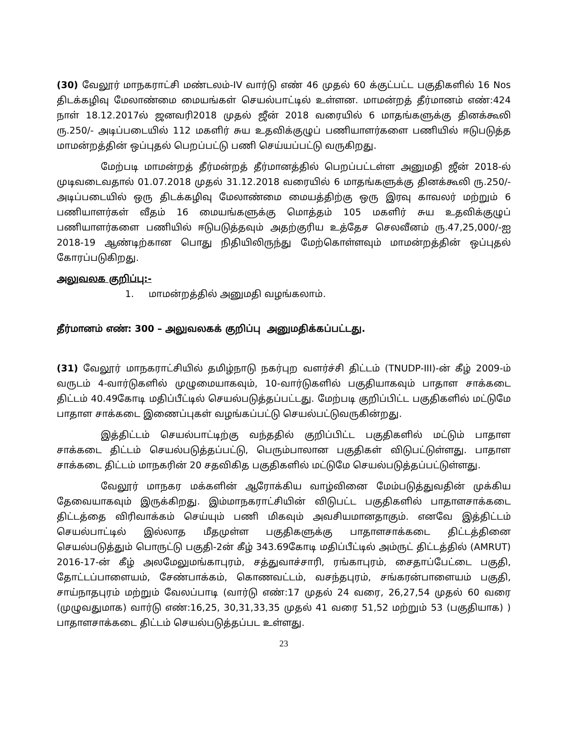(30) வேலூர் மாநகராட்சி மண்டலம்-IV வார்டு எண் 46 முதல் 60 க்குட்பட்ட பகுதிகளில் 16 Nos திடக்கழிவு மேலாண்மை மையங்கள் செயல்பாட்டில் உள்ளன. மாமன்றத் தீர்மானம் எண்:424 நாள் 18.12.2017ல் ஜனவரி2018 முதல் ஜீன் 2018 வரையில் 6 மாதங்களுக்கு தினக்கூலி ரு.250/- அடிப்படையில் 112 மகளிர் சுய உதவிக்குழுப் பணியாளர்களை பணியில் ஈடுபடுத்த மாமன்றத்தின் ஒப்புதல் பெறப்பட்டு பணி செய்யப்பட்டு வருகிறது.
மேற்படி மாமன்றத் தீர்மன்றத் தீர்மானத்தில் பெறப்பட்டள்ள அனுமதி ஜீன் 2018-ல் முடிவடைவதால் 01.07.2018 முதல் 31.12.2018 வரையில் 6 மாதங்களுக்கு தினக்கூலி ரு.250/- அடிப்படையில் ஒரு திடக்கழிவு மேலாண்மை மையத்திற்கு ஒரு இரவு காவலர் மற்றும் 6 பணியாளர்கள் வீதம் 16 மையங்களுக்கு மொத்தம் 105 மகளிர் சுய உதவிக்குழுப் பணியாளர்களை பணியில் ஈடுபடுத்தவும் அதற்குரிய உத்தேச செலவீனம் ரு.47,25,000/-ஐ 2018-19 ஆண்டிற்கான பொது நிதியிலிருந்து மேற்கொள்ளவும் மாமன்றத்தின் ஒப்புதல் கோரப்படுகிறது.
அலுவலக குறிப்பு:-
1. மாமன்றத்தில் அனுமதி வழங்கலாம்.
தீர்மானம் எண்: 300 – அலுவலகக் குறிப்பு அனுமதிக்கப்பட்டது.
(31) வேலூர் மாநகராட்சியில் தமிழ்நாடு நகர்புற வளர்ச்சி திட்டம் (TNUDP-III)-ன் கீழ் 2009-ம் வருடம் 4-வார்டுகளில் முழுமையாகவும், 10-வார்டுகளில் பகுதியாகவும் பாதாள சாக்கடை திட்டம் 40.49கோடி மதிப்பீட்டில் செயல்படுத்தப்பட்டது. மேற்படி குறிப்பிட்ட பகுதிகளில் மட்டுமே பாதாள சாக்கடை இணைப்புகள் வழங்கப்பட்டு செயல்பட்டுவருகின்றது.
இத்திட்டம் செயல்பாட்டிற்கு வந்ததில் குறிப்பிட்ட பகுதிகளில் மட்டும் பாதாள சாக்கடை திட்டம் செயல்படுத்தப்பட்டு, பெரும்பாலான பகுதிகள் விடுபட்டுள்ளது. பாதாள சாக்கடை திட்டம் மாநகரின் 20 சதவிகித பகுதிகளில் மட்டுமே செயல்படுத்தப்பட்டுள்ளது.
வேலூர் மாநகர மக்களின் ஆரோக்கிய வாழ்வினை மேம்படுத்துவதின் முக்கிய தேவையாகவும் இருக்கிறது. இம்மாநகராட்சியின் விடுபட்ட பகுதிகளில் பாதாளசாக்கடை திட்டத்தை விரிவாக்கம் செய்யும் பணி மிகவும் அவசியமானதாகும். எனவே இத்திட்டம் செயல்பாட்டில் இல்லாத மீதமுள்ள பகுதிகளுக்கு பாதாளசாக்கடை திட்டத்தினை செயல்படுத்தும் பொருட்டு பகுதி-2ன் கீழ் 343.69கோடி மதிப்பீட்டில் அம்ருட் திட்டத்தில் (AMRUT) 2016-17-ன் கீழ் அலமேலுமங்காபுரம், சத்துவாச்சாரி, ரங்காபுரம், சைதாப்பேட்டை பகுதி, தோட்டப்பாளையம், சேண்பாக்கம், கொணவட்டம், வசந்தபுரம், சங்கரன்பாளையம் பகுதி, சாய்நாதபுரம் மற்றும் வேலப்பாடி (வார்டு எண்:17 முதல் 24 வரை, 26,27,54 முதல் 60 வரை (முழுவதுமாக) வார்டு எண்:16,25, 30,31,33,35 முதல் 41 வரை 51,52 மற்றும் 53 (பகுதியாக) ) பாதாளசாக்கடை திட்டம் செயல்படுத்தப்பட உள்ளது.
23